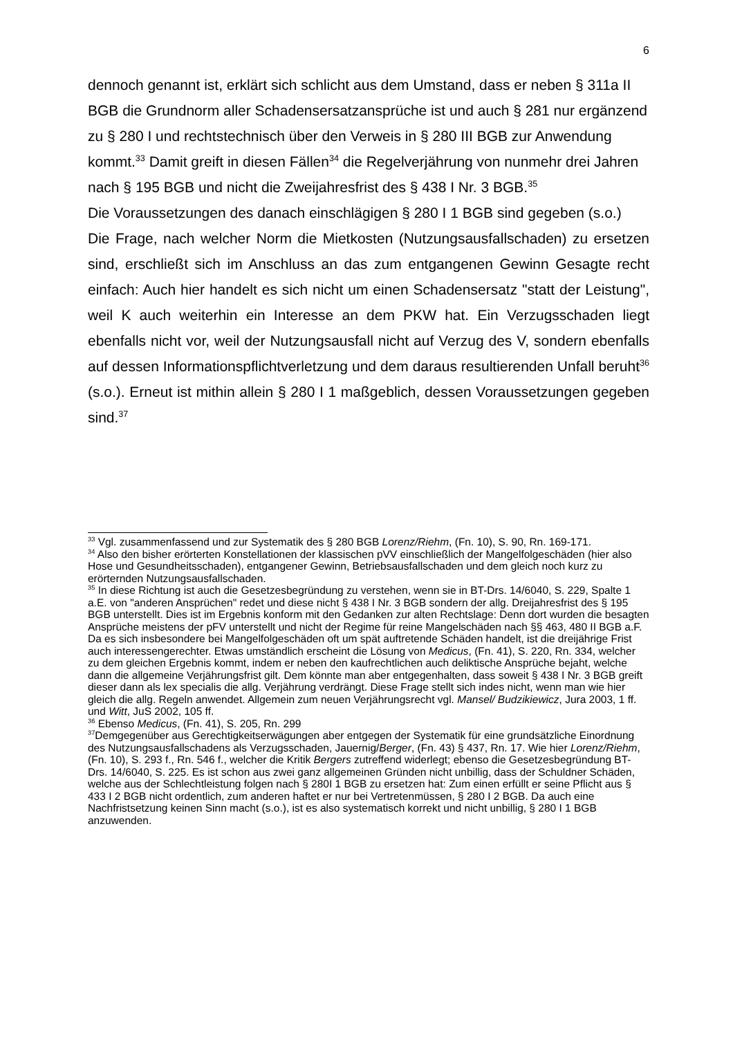6
dennoch genannt ist, erklärt sich schlicht aus dem Umstand, dass er neben § 311a II BGB die Grundnorm aller Schadensersatzansprüche ist und auch § 281 nur ergänzend zu § 280 I und rechtstechnisch über den Verweis in § 280 III BGB zur Anwendung kommt.<sup>33</sup> Damit greift in diesen Fällen<sup>34</sup> die Regelverjährung von nunmehr drei Jahren nach § 195 BGB und nicht die Zweijahresfrist des § 438 I Nr. 3 BGB.<sup>35</sup>
Die Voraussetzungen des danach einschlägigen § 280 I 1 BGB sind gegeben (s.o.)
Die Frage, nach welcher Norm die Mietkosten (Nutzungsausfallschaden) zu ersetzen sind, erschließt sich im Anschluss an das zum entgangenen Gewinn Gesagte recht einfach: Auch hier handelt es sich nicht um einen Schadensersatz "statt der Leistung", weil K auch weiterhin ein Interesse an dem PKW hat. Ein Verzugsschaden liegt ebenfalls nicht vor, weil der Nutzungsausfall nicht auf Verzug des V, sondern ebenfalls auf dessen Informationspflichtverletzung und dem daraus resultierenden Unfall beruht<sup>36</sup> (s.o.). Erneut ist mithin allein § 280 I 1 maßgeblich, dessen Voraussetzungen gegeben sind.<sup>37</sup>
<sup>33</sup> Vgl. zusammenfassend und zur Systematik des § 280 BGB Lorenz/Riehm, (Fn. 10), S. 90, Rn. 169-171.
<sup>34</sup> Also den bisher erörterten Konstellationen der klassischen pVV einschließlich der Mangelfolgeschäden (hier also Hose und Gesundheitsschaden), entgangener Gewinn, Betriebsausfallschaden und dem gleich noch kurz zu erörternden Nutzungsausfallschaden.
<sup>35</sup> In diese Richtung ist auch die Gesetzesbegründung zu verstehen, wenn sie in BT-Drs. 14/6040, S. 229, Spalte 1 a.E. von "anderen Ansprüchen" redet und diese nicht § 438 I Nr. 3 BGB sondern der allg. Dreijahresfrist des § 195 BGB unterstellt. Dies ist im Ergebnis konform mit den Gedanken zur alten Rechtslage: Denn dort wurden die besagten Ansprüche meistens der pFV unterstellt und nicht der Regime für reine Mangelschäden nach §§ 463, 480 II BGB a.F. Da es sich insbesondere bei Mangelfolgeschäden oft um spät auftretende Schäden handelt, ist die dreijährige Frist auch interessengerechter. Etwas umständlich erscheint die Lösung von Medicus, (Fn. 41), S. 220, Rn. 334, welcher zu dem gleichen Ergebnis kommt, indem er neben den kaufrechtlichen auch deliktische Ansprüche bejaht, welche dann die allgemeine Verjährungsfrist gilt. Dem könnte man aber entgegenhalten, dass soweit § 438 I Nr. 3 BGB greift dieser dann als lex specialis die allg. Verjährung verdrängt. Diese Frage stellt sich indes nicht, wenn man wie hier gleich die allg. Regeln anwendet. Allgemein zum neuen Verjährungsrecht vgl. Mansel/ Budzikiewicz, Jura 2003, 1 ff. und Witt, JuS 2002, 105 ff.
<sup>36</sup> Ebenso Medicus, (Fn. 41), S. 205, Rn. 299
<sup>37</sup> Demgegenüber aus Gerechtigkeitserwägungen aber entgegen der Systematik für eine grundsätzliche Einordnung des Nutzungsausfallschadens als Verzugsschaden, Jauernig/Berger, (Fn. 43) § 437, Rn. 17. Wie hier Lorenz/Riehm, (Fn. 10), S. 293 f., Rn. 546 f., welcher die Kritik Bergers zutreffend widerlegt; ebenso die Gesetzesbegründung BT-Drs. 14/6040, S. 225. Es ist schon aus zwei ganz allgemeinen Gründen nicht unbillig, dass der Schuldner Schäden, welche aus der Schlechtleistung folgen nach § 280I 1 BGB zu ersetzen hat: Zum einen erfüllt er seine Pflicht aus § 433 I 2 BGB nicht ordentlich, zum anderen haftet er nur bei Vertretenmüssen, § 280 I 2 BGB. Da auch eine Nachfristsetzung keinen Sinn macht (s.o.), ist es also systematisch korrekt und nicht unbillig, § 280 I 1 BGB anzuwenden.